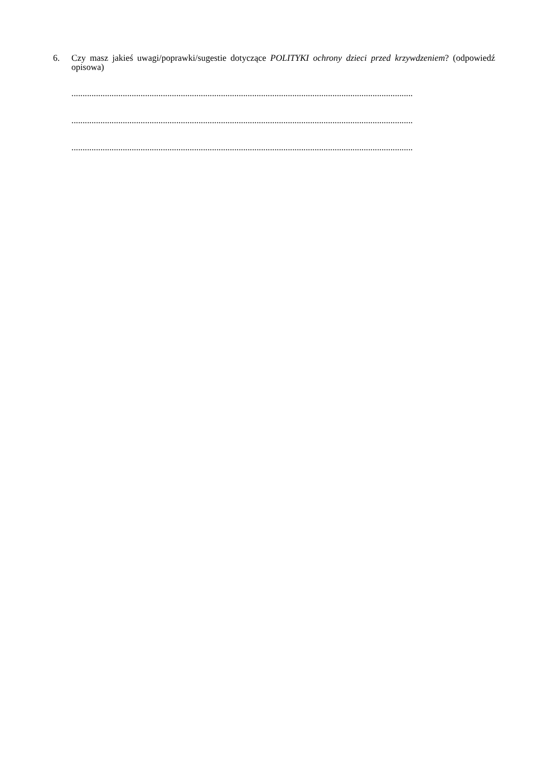6. Czy masz jakieś uwagi/poprawki/sugestie dotyczące POLITYKI ochrony dzieci przed krzywdzeniem? (odpowiedź opisowa)
.........................................................................................................................................................
.........................................................................................................................................................
.........................................................................................................................................................